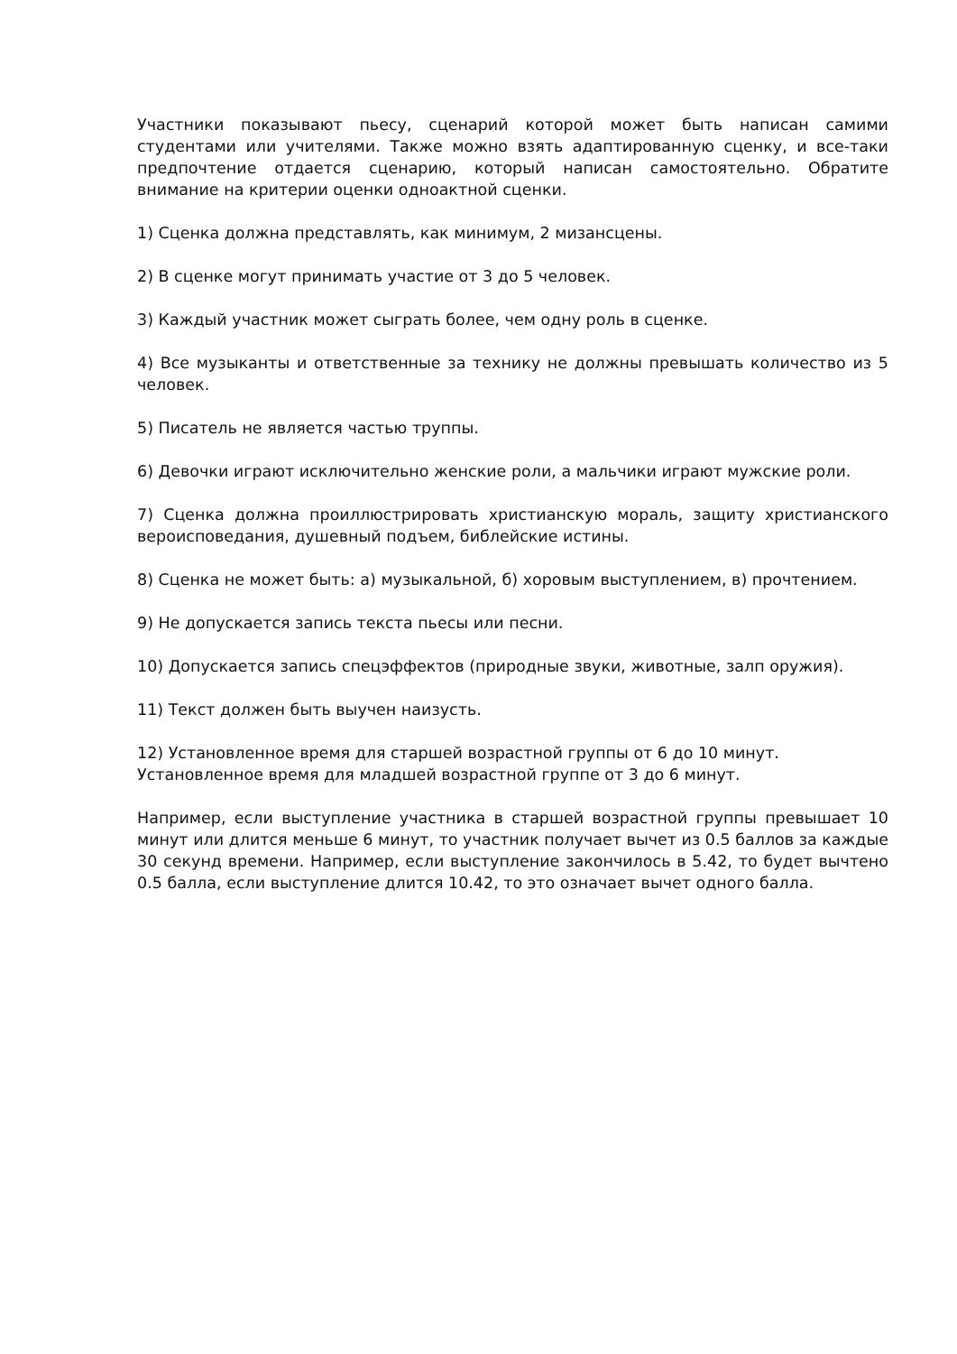Участники показывают пьесу, сценарий которой может быть написан самими студентами или учителями. Также можно взять адаптированную сценку, и все-таки предпочтение отдается сценарию, который написан самостоятельно. Обратите внимание на критерии оценки одноактной сценки.
1) Сценка должна представлять, как минимум, 2 мизансцены.
2) В сценке могут принимать участие от 3 до 5 человек.
3) Каждый участник может сыграть более, чем одну роль в сценке.
4) Все музыканты и ответственные за технику не должны превышать количество из 5 человек.
5) Писатель не является частью труппы.
6) Девочки играют исключительно женские роли, а мальчики играют мужские роли.
7) Сценка должна проиллюстрировать христианскую мораль, защиту христианского вероисповедания, душевный подъем, библейские истины.
8) Сценка не может быть: а) музыкальной, б) хоровым выступлением, в) прочтением.
9) Не допускается запись текста пьесы или песни.
10) Допускается запись спецэффектов (природные звуки, животные, залп оружия).
11) Текст должен быть выучен наизусть.
12) Установленное время для старшей возрастной группы от 6 до 10 минут.
Установленное время для младшей возрастной группе от 3 до 6 минут.
Например, если выступление участника в старшей возрастной группы превышает 10 минут или длится меньше 6 минут, то участник получает вычет из 0.5 баллов за каждые 30 секунд времени. Например, если выступление закончилось в 5.42, то будет вычтено 0.5 балла, если выступление длится 10.42, то это означает вычет одного балла.